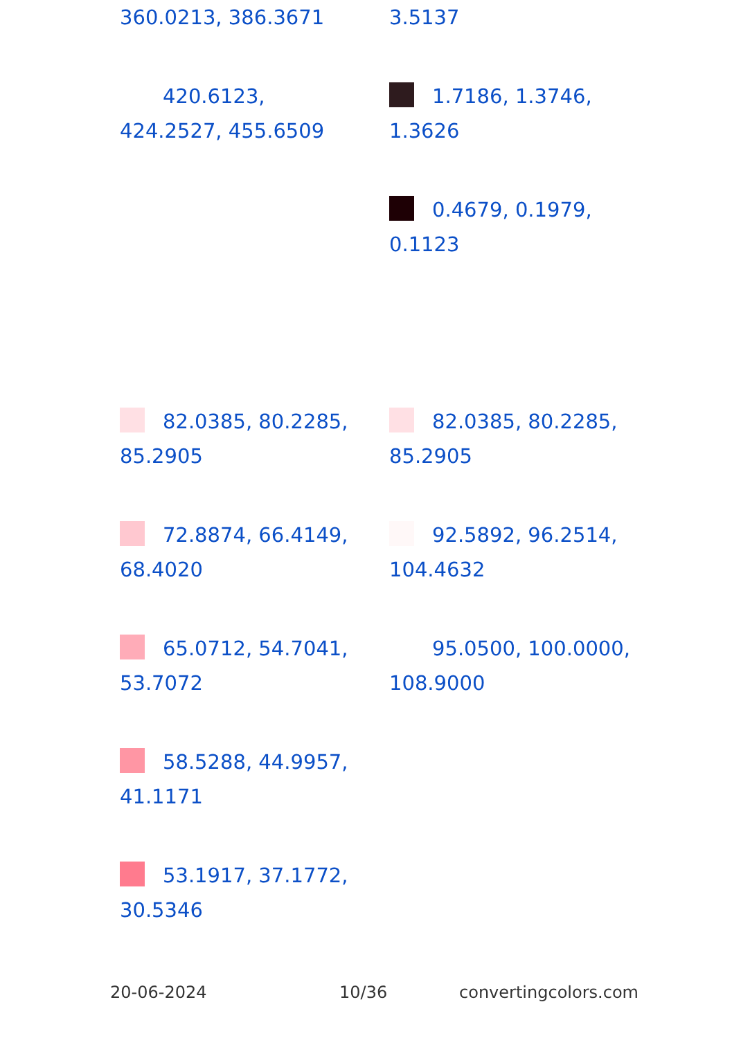360.0213, 386.3671 3.5137
420.6123, 424.2527, 455.6509
1.7186, 1.3746, 1.3626
0.4679, 0.1979, 0.1123
82.0385, 80.2285, 85.2905
82.0385, 80.2285, 85.2905
72.8874, 66.4149, 68.4020
92.5892, 96.2514, 104.4632
65.0712, 54.7041, 53.7072
95.0500, 100.0000, 108.9000
58.5288, 44.9957, 41.1171
53.1917, 37.1772, 30.5346
20-06-2024 10/36 convertingcolors.com